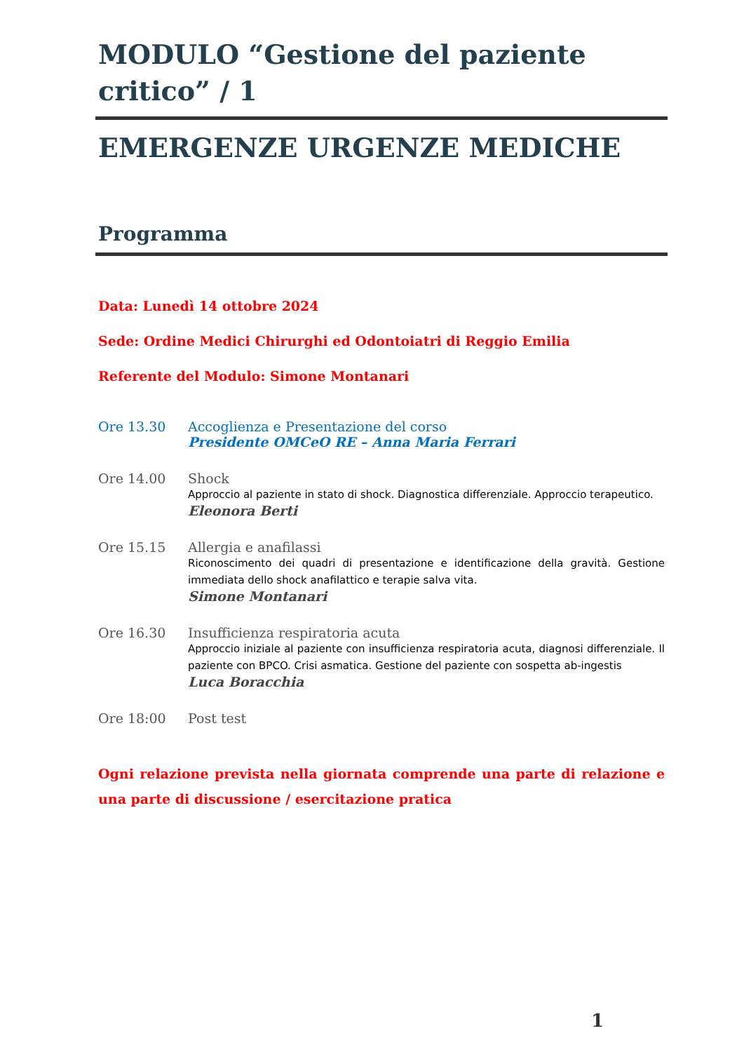MODULO “Gestione del paziente critico” / 1
EMERGENZE URGENZE MEDICHE
Programma
Data: Lunedì 14 ottobre 2024
Sede: Ordine Medici Chirurghi ed Odontoiatri di Reggio Emilia
Referente del Modulo: Simone Montanari
Ore 13.30 Accoglienza e Presentazione del corso
Presidente OMCeO RE – Anna Maria Ferrari
Ore 14.00 Shock
Approccio al paziente in stato di shock. Diagnostica differenziale. Approccio terapeutico.
Eleonora Berti
Ore 15.15 Allergia e anafilassi
Riconoscimento dei quadri di presentazione e identificazione della gravità. Gestione immediata dello shock anafilattico e terapie salva vita.
Simone Montanari
Ore 16.30 Insufficienza respiratoria acuta
Approccio iniziale al paziente con insufficienza respiratoria acuta, diagnosi differenziale. Il paziente con BPCO. Crisi asmatica. Gestione del paziente con sospetta ab-ingestis
Luca Boracchia
Ore 18:00 Post test
Ogni relazione prevista nella giornata comprende una parte di relazione e una parte di discussione / esercitazione pratica
1